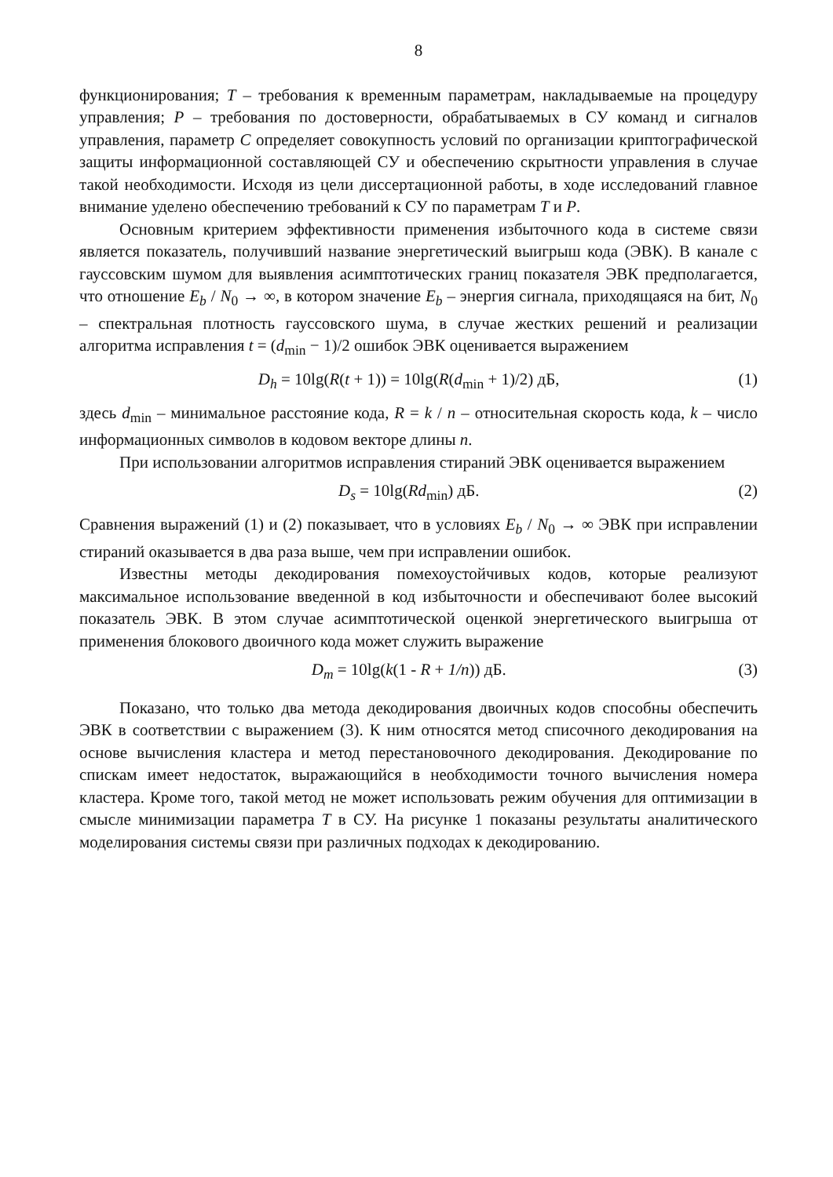8
функционирования; T – требования к временным параметрам, накладываемые на процедуру управления; P – требования по достоверности, обрабатываемых в СУ команд и сигналов управления, параметр C определяет совокупность условий по организации криптографической защиты информационной составляющей СУ и обеспечению скрытности управления в случае такой необходимости. Исходя из цели диссертационной работы, в ходе исследований главное внимание уделено обеспечению требований к СУ по параметрам T и P.
Основным критерием эффективности применения избыточного кода в системе связи является показатель, получивший название энергетический выигрыш кода (ЭВК). В канале с гауссовским шумом для выявления асимптотических границ показателя ЭВК предполагается, что отношение E<sub>b</sub> / N<sub>0</sub> → ∞, в котором значение E<sub>b</sub> – энергия сигнала, приходящаяся на бит, N<sub>0</sub> – спектральная плотность гауссовского шума, в случае жестких решений и реализации алгоритма исправления t = (d<sub>min</sub> − 1)/2 ошибок ЭВК оценивается выражением
D<sub>h</sub> = 10lg(R(t + 1)) = 10lg(R(d<sub>min</sub> + 1)/2) дБ, (1)
здесь d<sub>min</sub> – минимальное расстояние кода, R = k / n – относительная скорость кода, k – число информационных символов в кодовом векторе длины n.
При использовании алгоритмов исправления стираний ЭВК оценивается выражением
D<sub>s</sub> = 10lg(Rd<sub>min</sub>) дБ. (2)
Сравнения выражений (1) и (2) показывает, что в условиях E<sub>b</sub> / N<sub>0</sub> → ∞ ЭВК при исправлении стираний оказывается в два раза выше, чем при исправлении ошибок.
Известны методы декодирования помехоустойчивых кодов, которые реализуют максимальное использование введенной в код избыточности и обеспечивают более высокий показатель ЭВК. В этом случае асимптотической оценкой энергетического выигрыша от применения блокового двоичного кода может служить выражение
D<sub>m</sub> = 10lg(k(1 - R + 1/n)) дБ. (3)
Показано, что только два метода декодирования двоичных кодов способны обеспечить ЭВК в соответствии с выражением (3). К ним относятся метод списочного декодирования на основе вычисления кластера и метод перестановочного декодирования. Декодирование по спискам имеет недостаток, выражающийся в необходимости точного вычисления номера кластера. Кроме того, такой метод не может использовать режим обучения для оптимизации в смысле минимизации параметра T в СУ. На рисунке 1 показаны результаты аналитического моделирования системы связи при различных подходах к декодированию.